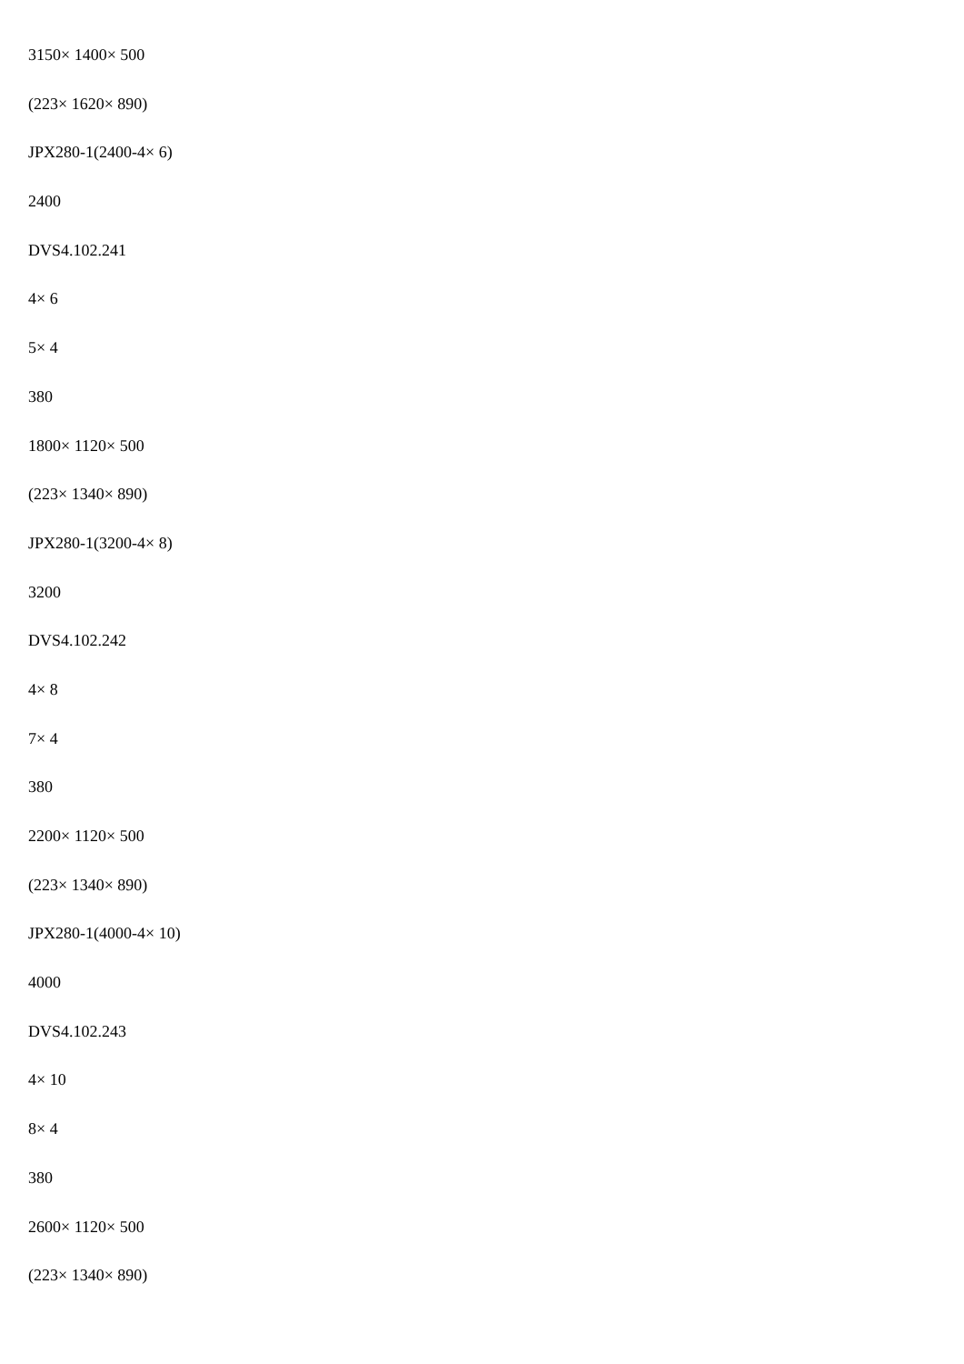3150× 1400× 500
(223× 1620× 890)
JPX280-1(2400-4× 6)
2400
DVS4.102.241
4× 6
5× 4
380
1800× 1120× 500
(223× 1340× 890)
JPX280-1(3200-4× 8)
3200
DVS4.102.242
4× 8
7× 4
380
2200× 1120× 500
(223× 1340× 890)
JPX280-1(4000-4× 10)
4000
DVS4.102.243
4× 10
8× 4
380
2600× 1120× 500
(223× 1340× 890)